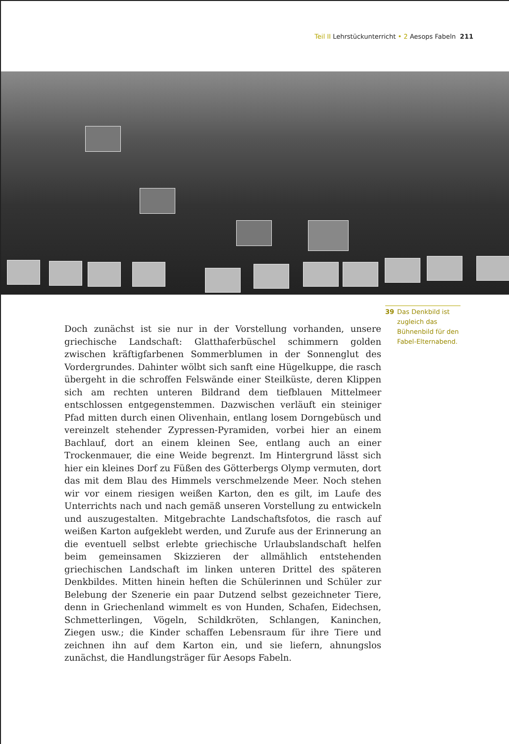Teil II Lehrstückunterricht • 2 Aesops Fabeln 211
39 Das Denkbild ist zugleich das Bühnen­bild für den Fabel-Elternabend.
Doch zunächst ist sie nur in der Vorstellung vorhanden, unsere griechische Landschaft: Glatthaferbüschel schimmern golden zwischen kräftigfarbenen Sommerblumen in der Sonnenglut des Vordergrundes. Dahinter wölbt sich sanft eine Hügelkuppe, die rasch übergeht in die schroffen Felswände einer Steilküste, deren Klippen sich am rechten unteren Bildrand dem tiefblauen Mittelmeer entschlossen entgegenstemmen. Dazwischen verläuft ein steiniger Pfad mitten durch einen Olivenhain, entlang losem Dorngebüsch und vereinzelt stehender Zypressen-Pyramiden, vorbei hier an einem Bachlauf, dort an einem kleinen See, entlang auch an einer Trockenmauer, die eine Weide begrenzt. Im Hintergrund lässt sich hier ein kleines Dorf zu Füßen des Götterbergs Olymp vermuten, dort das mit dem Blau des Himmels verschmelzende Meer. Noch stehen wir vor einem riesigen weißen Karton, den es gilt, im Laufe des Unterrichts nach und nach gemäß unseren Vorstellung zu entwickeln und auszugestalten. Mitgebrachte Landschaftsfotos, die rasch auf weißen Karton aufgeklebt werden, und Zurufe aus der Erinnerung an die eventuell selbst erlebte griechische Urlaubslandschaft helfen beim gemeinsamen Skizzieren der allmählich entstehenden griechischen Landschaft im linken unteren Drittel des späteren Denkbildes. Mitten hinein heften die Schülerinnen und Schüler zur Belebung der Szenerie ein paar Dutzend selbst gezeichneter Tiere, denn in Griechenland wimmelt es von Hunden, Schafen, Eidechsen, Schmetterlingen, Vögeln, Schildkröten, Schlangen, Kaninchen, Ziegen usw.; die Kinder schaffen Lebensraum für ihre Tiere und zeichnen ihn auf dem Karton ein, und sie liefern, ahnungslos zunächst, die Handlungsträger für Aesops Fabeln.